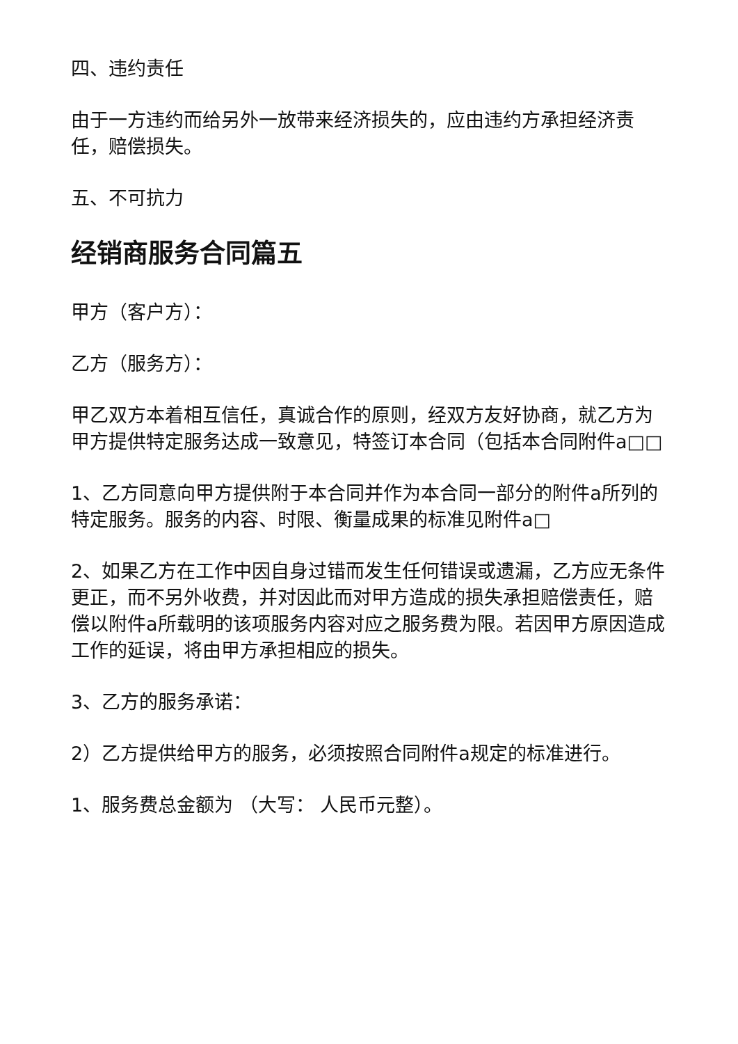四、违约责任
由于一方违约而给另外一放带来经济损失的，应由违约方承担经济责任，赔偿损失。
五、不可抗力
经销商服务合同篇五
甲方（客户方）：
乙方（服务方）：
甲乙双方本着相互信任，真诚合作的原则，经双方友好协商，就乙方为甲方提供特定服务达成一致意见，特签订本合同（包括本合同附件a□□
1、乙方同意向甲方提供附于本合同并作为本合同一部分的附件a所列的特定服务。服务的内容、时限、衡量成果的标准见附件a□
2、如果乙方在工作中因自身过错而发生任何错误或遗漏，乙方应无条件更正，而不另外收费，并对因此而对甲方造成的损失承担赔偿责任，赔偿以附件a所载明的该项服务内容对应之服务费为限。若因甲方原因造成工作的延误，将由甲方承担相应的损失。
3、乙方的服务承诺：
2）乙方提供给甲方的服务，必须按照合同附件a规定的标准进行。
1、服务费总金额为 （大写： 人民币元整）。